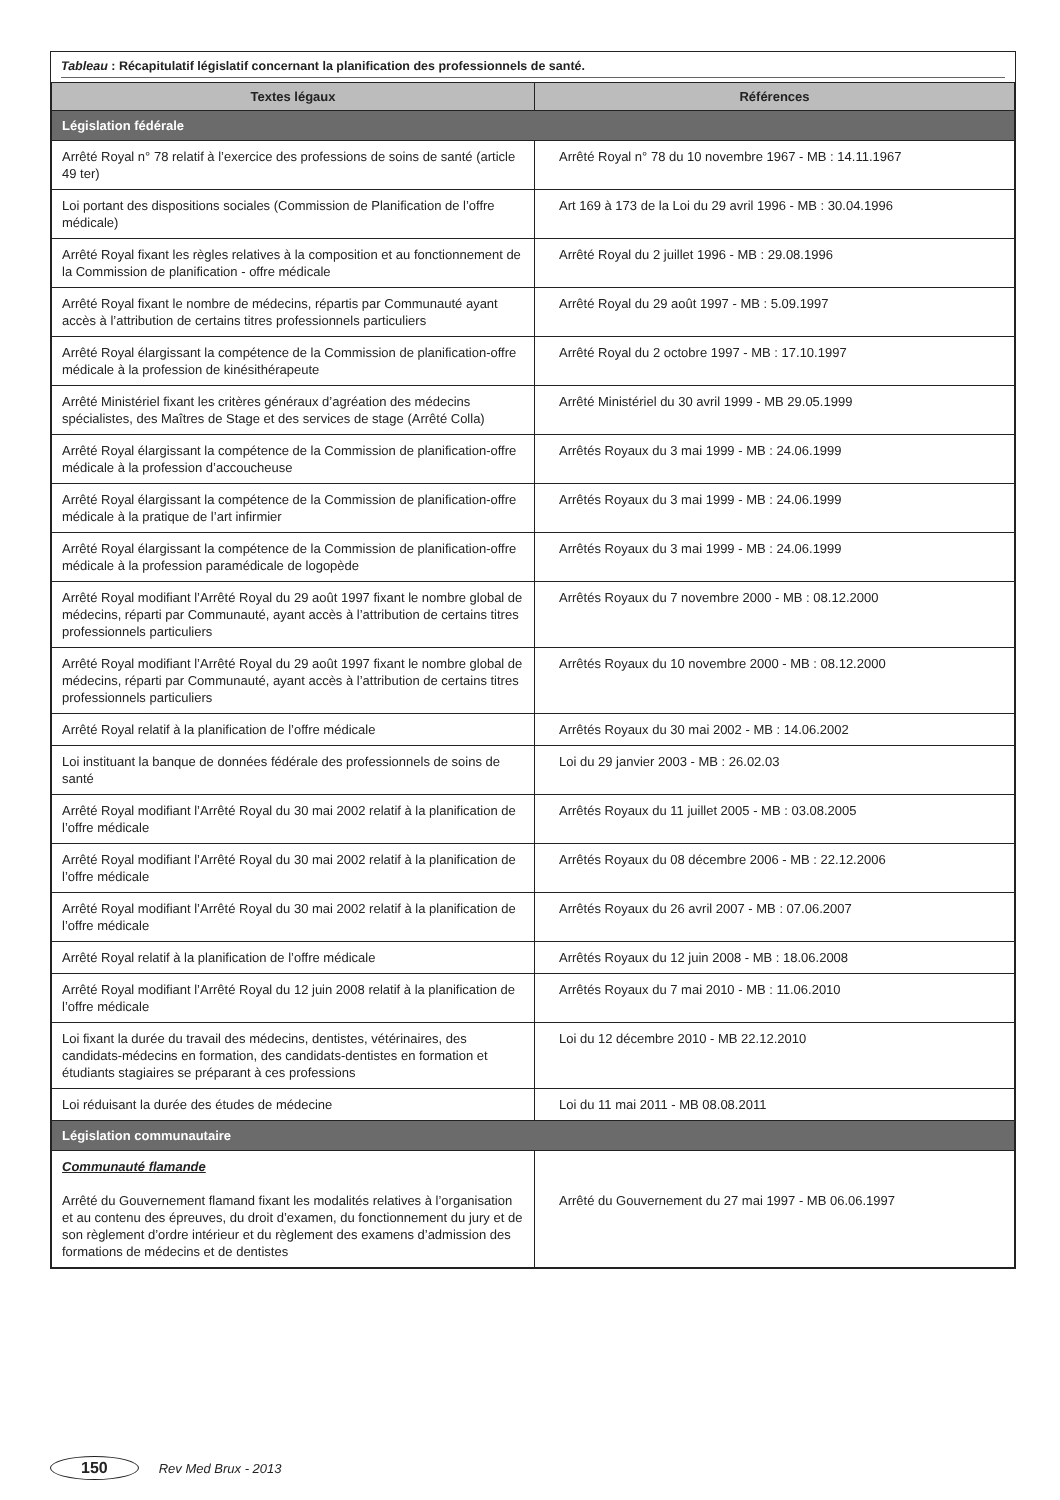Tableau : Récapitulatif législatif concernant la planification des professionnels de santé.
| Textes légaux | Références |
| --- | --- |
| Législation fédérale | |
| Arrêté Royal n° 78 relatif à l’exercice des professions de soins de santé (article 49 ter) | Arrêté Royal n° 78 du 10 novembre 1967 - MB : 14.11.1967 |
| Loi portant des dispositions sociales (Commission de Planification de l’offre médicale) | Art 169 à 173 de la Loi du 29 avril 1996 - MB : 30.04.1996 |
| Arrêté Royal fixant les règles relatives à la composition et au fonctionnement de la Commission de planification - offre médicale | Arrêté Royal du 2 juillet 1996 - MB : 29.08.1996 |
| Arrêté Royal fixant le nombre de médecins, répartis par Communauté ayant accès à l’attribution de certains titres professionnels particuliers | Arrêté Royal du 29 août 1997 - MB : 5.09.1997 |
| Arrêté Royal élargissant la compétence de la Commission de planification-offre médicale à la profession de kinésithérapeute | Arrêté Royal du 2 octobre 1997 - MB : 17.10.1997 |
| Arrêté Ministériel fixant les critères généraux d’agréation des médecins spécialistes, des Maîtres de Stage et des services de stage (Arrêté Colla) | Arrêté Ministériel du 30 avril 1999 - MB 29.05.1999 |
| Arrêté Royal élargissant la compétence de la Commission de planification-offre médicale à la profession d’accoucheuse | Arrêtés Royaux du 3 mai 1999 - MB : 24.06.1999 |
| Arrêté Royal élargissant la compétence de la Commission de planification-offre médicale à la pratique de l’art infirmier | Arrêtés Royaux du 3 mai 1999 - MB : 24.06.1999 |
| Arrêté Royal élargissant la compétence de la Commission de planification-offre médicale à la profession paramédicale de logopède | Arrêtés Royaux du 3 mai 1999 - MB : 24.06.1999 |
| Arrêté Royal modifiant l’Arrêté Royal du 29 août 1997 fixant le nombre global de médecins, réparti par Communauté, ayant accès à l’attribution de certains titres professionnels particuliers | Arrêtés Royaux du 7 novembre 2000 - MB : 08.12.2000 |
| Arrêté Royal modifiant l’Arrêté Royal du 29 août 1997 fixant le nombre global de médecins, réparti par Communauté, ayant accès à l’attribution de certains titres professionnels particuliers | Arrêtés Royaux du 10 novembre 2000 - MB : 08.12.2000 |
| Arrêté Royal relatif à la planification de l’offre médicale | Arrêtés Royaux du 30 mai 2002 - MB : 14.06.2002 |
| Loi instituant la banque de données fédérale des professionnels de soins de santé | Loi du 29 janvier 2003 - MB : 26.02.03 |
| Arrêté Royal modifiant l’Arrêté Royal du 30 mai 2002 relatif à la planification de l’offre médicale | Arrêtés Royaux du 11 juillet 2005 - MB : 03.08.2005 |
| Arrêté Royal modifiant l’Arrêté Royal du 30 mai 2002 relatif à la planification de l’offre médicale | Arrêtés Royaux du 08 décembre 2006 - MB : 22.12.2006 |
| Arrêté Royal modifiant l’Arrêté Royal du 30 mai 2002 relatif à la planification de l’offre médicale | Arrêtés Royaux du 26 avril 2007 - MB : 07.06.2007 |
| Arrêté Royal relatif à la planification de l’offre médicale | Arrêtés Royaux du 12 juin 2008 - MB : 18.06.2008 |
| Arrêté Royal modifiant l’Arrêté Royal du 12 juin 2008 relatif à la planification de l’offre médicale | Arrêtés Royaux du 7 mai 2010 - MB : 11.06.2010 |
| Loi fixant la durée du travail des médecins, dentistes, vétérinaires, des candidats-médecins en formation, des candidats-dentistes en formation et étudiants stagiaires se préparant à ces professions | Loi du 12 décembre 2010 - MB 22.12.2010 |
| Loi réduisant la durée des études de médecine | Loi du 11 mai 2011 - MB 08.08.2011 |
| Législation communautaire | |
| Communauté flamande Arrêté du Gouvernement flamand fixant les modalités relatives à l’organisation et au contenu des épreuves, du droit d’examen, du fonctionnement du jury et de son règlement d’ordre intérieur et du règlement des examens d’admission des formations de médecins et de dentistes | Arrêté du Gouvernement du 27 mai 1997 - MB 06.06.1997 |
150 Rev Med Brux - 2013